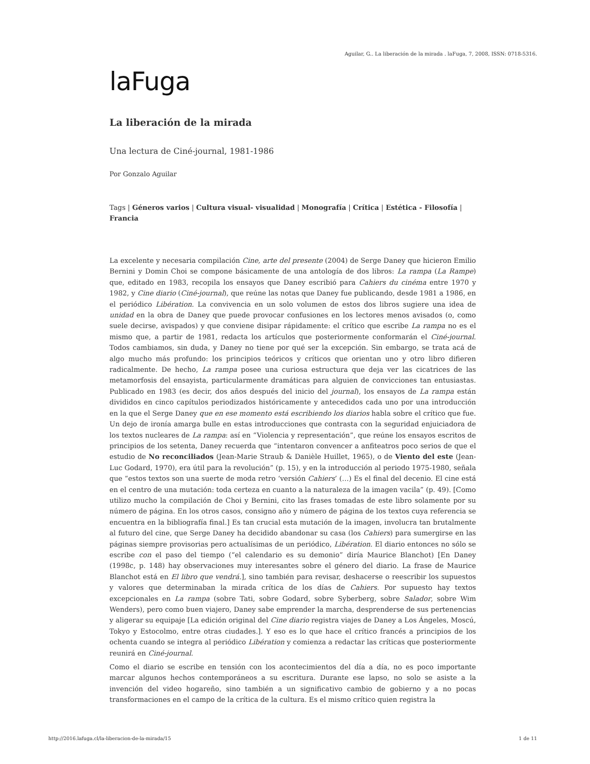Aguilar, G.. La liberación de la mirada . laFuga, 7, 2008, ISSN: 0718-5316.
laFuga
La liberación de la mirada
Una lectura de Ciné-journal, 1981-1986
Por Gonzalo Aguilar
Tags | Géneros varios | Cultura visual- visualidad | Monografía | Crítica | Estética - Filosofía | Francia
La excelente y necesaria compilación Cine, arte del presente (2004) de Serge Daney que hicieron Emilio Bernini y Domin Choi se compone básicamente de una antología de dos libros: La rampa (La Rampe) que, editado en 1983, recopila los ensayos que Daney escribió para Cahiers du cinéma entre 1970 y 1982, y Cine diario (Ciné-journal), que reúne las notas que Daney fue publicando, desde 1981 a 1986, en el periódico Libération. La convivencia en un solo volumen de estos dos libros sugiere una idea de unidad en la obra de Daney que puede provocar confusiones en los lectores menos avisados (o, como suele decirse, avispados) y que conviene disipar rápidamente: el crítico que escribe La rampa no es el mismo que, a partir de 1981, redacta los artículos que posteriormente conformarán el Ciné-journal. Todos cambiamos, sin duda, y Daney no tiene por qué ser la excepción. Sin embargo, se trata acá de algo mucho más profundo: los principios teóricos y críticos que orientan uno y otro libro difieren radicalmente. De hecho, La rampa posee una curiosa estructura que deja ver las cicatrices de las metamorfosis del ensayista, particularmente dramáticas para alguien de convicciones tan entusiastas. Publicado en 1983 (es decir, dos años después del inicio del journal), los ensayos de La rampa están divididos en cinco capítulos periodizados históricamente y antecedidos cada uno por una introducción en la que el Serge Daney que en ese momento está escribiendo los diarios habla sobre el crítico que fue. Un dejo de ironía amarga bulle en estas introducciones que contrasta con la seguridad enjuiciadora de los textos nucleares de La rampa: así en “Violencia y representación”, que reúne los ensayos escritos de principios de los setenta, Daney recuerda que “intentaron convencer a anfiteatros poco serios de que el estudio de No reconciliados (Jean-Marie Straub & Danièle Huillet, 1965), o de Viento del este (Jean-Luc Godard, 1970), era útil para la revolución” (p. 15), y en la introducción al periodo 1975-1980, señala que “estos textos son una suerte de moda retro ‘versión Cahiers’ (…) Es el final del decenio. El cine está en el centro de una mutación: toda certeza en cuanto a la naturaleza de la imagen vacila” (p. 49). [Como utilizo mucho la compilación de Choi y Bernini, cito las frases tomadas de este libro solamente por su número de página. En los otros casos, consigno año y número de página de los textos cuya referencia se encuentra en la bibliografía final.] Es tan crucial esta mutación de la imagen, involucra tan brutalmente al futuro del cine, que Serge Daney ha decidido abandonar su casa (los Cahiers) para sumergirse en las páginas siempre provisorias pero actualísimas de un periódico, Libération. El diario entonces no sólo se escribe con el paso del tiempo (“el calendario es su demonio” diría Maurice Blanchot) [En Daney (1998c, p. 148) hay observaciones muy interesantes sobre el género del diario. La frase de Maurice Blanchot está en El libro que vendrá.], sino también para revisar, deshacerse o reescribir los supuestos y valores que determinaban la mirada crítica de los días de Cahiers. Por supuesto hay textos excepcionales en La rampa (sobre Tati, sobre Godard, sobre Syberberg, sobre Salador, sobre Wim Wenders), pero como buen viajero, Daney sabe emprender la marcha, desprenderse de sus pertenencias y aligerar su equipaje [La edición original del Cine diario registra viajes de Daney a Los Ángeles, Moscú, Tokyo y Estocolmo, entre otras ciudades.]. Y eso es lo que hace el crítico francés a principios de los ochenta cuando se integra al periódico Libération y comienza a redactar las críticas que posteriormente reunirá en Ciné-journal.
Como el diario se escribe en tensión con los acontecimientos del día a día, no es poco importante marcar algunos hechos contemporáneos a su escritura. Durante ese lapso, no solo se asiste a la invención del video hogareño, sino también a un significativo cambio de gobierno y a no pocas transformaciones en el campo de la crítica de la cultura. Es el mismo crítico quien registra la
http://2016.lafuga.cl/la-liberacion-de-la-mirada/15 1 de 11